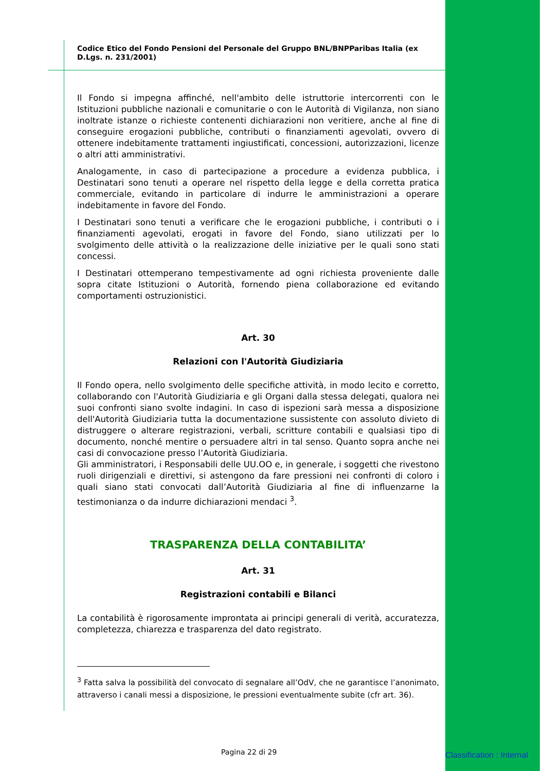Codice Etico del Fondo Pensioni del Personale del Gruppo BNL/BNPParibas Italia (ex D.Lgs. n. 231/2001)
Il Fondo si impegna affinché, nell'ambito delle istruttorie intercorrenti con le Istituzioni pubbliche nazionali e comunitarie o con le Autorità di Vigilanza, non siano inoltrate istanze o richieste contenenti dichiarazioni non veritiere, anche al fine di conseguire erogazioni pubbliche, contributi o finanziamenti agevolati, ovvero di ottenere indebitamente trattamenti ingiustificati, concessioni, autorizzazioni, licenze o altri atti amministrativi.
Analogamente, in caso di partecipazione a procedure a evidenza pubblica, i Destinatari sono tenuti a operare nel rispetto della legge e della corretta pratica commerciale, evitando in particolare di indurre le amministrazioni a operare indebitamente in favore del Fondo.
I Destinatari sono tenuti a verificare che le erogazioni pubbliche, i contributi o i finanziamenti agevolati, erogati in favore del Fondo, siano utilizzati per lo svolgimento delle attività o la realizzazione delle iniziative per le quali sono stati concessi.
I Destinatari ottemperano tempestivamente ad ogni richiesta proveniente dalle sopra citate Istituzioni o Autorità, fornendo piena collaborazione ed evitando comportamenti ostruzionistici.
Art. 30
Relazioni con l'Autorità Giudiziaria
Il Fondo opera, nello svolgimento delle specifiche attività, in modo lecito e corretto, collaborando con l'Autorità Giudiziaria e gli Organi dalla stessa delegati, qualora nei suoi confronti siano svolte indagini. In caso di ispezioni sarà messa a disposizione dell'Autorità Giudiziaria tutta la documentazione sussistente con assoluto divieto di distruggere o alterare registrazioni, verbali, scritture contabili e qualsiasi tipo di documento, nonché mentire o persuadere altri in tal senso. Quanto sopra anche nei casi di convocazione presso l’Autorità Giudiziaria.
Gli amministratori, i Responsabili delle UU.OO e, in generale, i soggetti che rivestono ruoli dirigenziali e direttivi, si astengono da fare pressioni nei confronti di coloro i quali siano stati convocati dall’Autorità Giudiziaria al fine di influenzarne la testimonianza o da indurre dichiarazioni mendaci <sup>3</sup>.
TRASPARENZA DELLA CONTABILITA’
Art. 31
Registrazioni contabili e Bilanci
La contabilità è rigorosamente improntata ai principi generali di verità, accuratezza, completezza, chiarezza e trasparenza del dato registrato.
<sup>3</sup> Fatta salva la possibilità del convocato di segnalare all’OdV, che ne garantisce l’anonimato, attraverso i canali messi a disposizione, le pressioni eventualmente subite (cfr art. 36).
Pagina 22 di 29 Classification : Internal